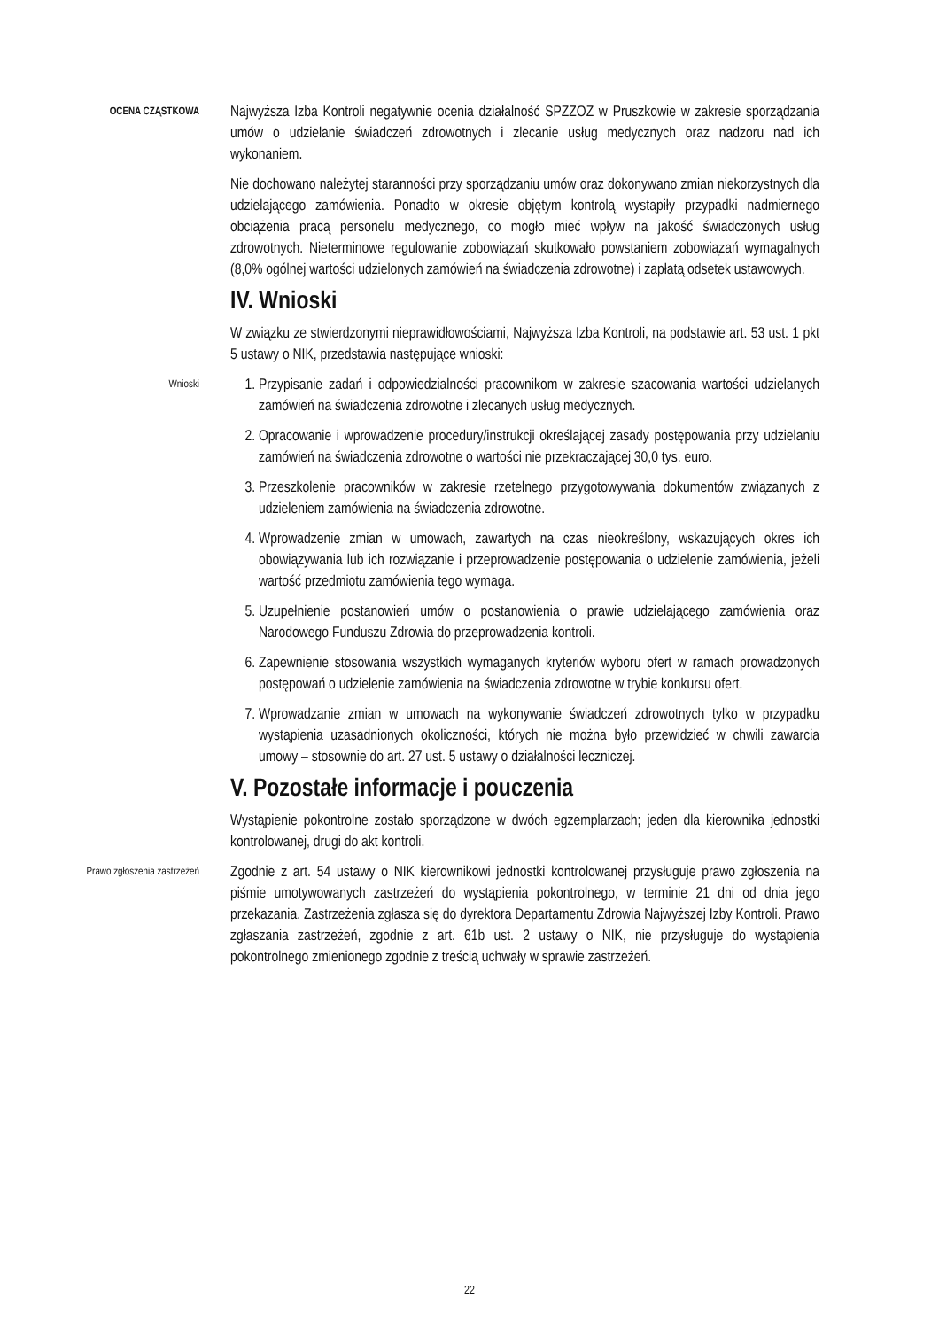OCENA CZĄSTKOWA
Najwyższa Izba Kontroli negatywnie ocenia działalność SPZZOZ w Pruszkowie w zakresie sporządzania umów o udzielanie świadczeń zdrowotnych i zlecanie usług medycznych oraz nadzoru nad ich wykonaniem.
Nie dochowano należytej staranności przy sporządzaniu umów oraz dokonywano zmian niekorzystnych dla udzielającego zamówienia. Ponadto w okresie objętym kontrolą wystąpiły przypadki nadmiernego obciążenia pracą personelu medycznego, co mogło mieć wpływ na jakość świadczonych usług zdrowotnych. Nieterminowe regulowanie zobowiązań skutkowało powstaniem zobowiązań wymagalnych (8,0% ogólnej wartości udzielonych zamówień na świadczenia zdrowotne) i zapłatą odsetek ustawowych.
IV. Wnioski
W związku ze stwierdzonymi nieprawidłowościami, Najwyższa Izba Kontroli, na podstawie art. 53 ust. 1 pkt 5 ustawy o NIK, przedstawia następujące wnioski:
Wnioski
1. Przypisanie zadań i odpowiedzialności pracownikom w zakresie szacowania wartości udzielanych zamówień na świadczenia zdrowotne i zlecanych usług medycznych.
2. Opracowanie i wprowadzenie procedury/instrukcji określającej zasady postępowania przy udzielaniu zamówień na świadczenia zdrowotne o wartości nie przekraczającej 30,0 tys. euro.
3. Przeszkolenie pracowników w zakresie rzetelnego przygotowywania dokumentów związanych z udzieleniem zamówienia na świadczenia zdrowotne.
4. Wprowadzenie zmian w umowach, zawartych na czas nieokreślony, wskazujących okres ich obowiązywania lub ich rozwiązanie i przeprowadzenie postępowania o udzielenie zamówienia, jeżeli wartość przedmiotu zamówienia tego wymaga.
5. Uzupełnienie postanowień umów o postanowienia o prawie udzielającego zamówienia oraz Narodowego Funduszu Zdrowia do przeprowadzenia kontroli.
6. Zapewnienie stosowania wszystkich wymaganych kryteriów wyboru ofert w ramach prowadzonych postępowań o udzielenie zamówienia na świadczenia zdrowotne w trybie konkursu ofert.
7. Wprowadzanie zmian w umowach na wykonywanie świadczeń zdrowotnych tylko w przypadku wystąpienia uzasadnionych okoliczności, których nie można było przewidzieć w chwili zawarcia umowy – stosownie do art. 27 ust. 5 ustawy o działalności leczniczej.
V. Pozostałe informacje i pouczenia
Wystąpienie pokontrolne zostało sporządzone w dwóch egzemplarzach; jeden dla kierownika jednostki kontrolowanej, drugi do akt kontroli.
Prawo zgłoszenia zastrzeżeń
Zgodnie z art. 54 ustawy o NIK kierownikowi jednostki kontrolowanej przysługuje prawo zgłoszenia na piśmie umotywowanych zastrzeżeń do wystąpienia pokontrolnego, w terminie 21 dni od dnia jego przekazania. Zastrzeżenia zgłasza się do dyrektora Departamentu Zdrowia Najwyższej Izby Kontroli. Prawo zgłaszania zastrzeżeń, zgodnie z art. 61b ust. 2 ustawy o NIK, nie przysługuje do wystąpienia pokontrolnego zmienionego zgodnie z treścią uchwały w sprawie zastrzeżeń.
22